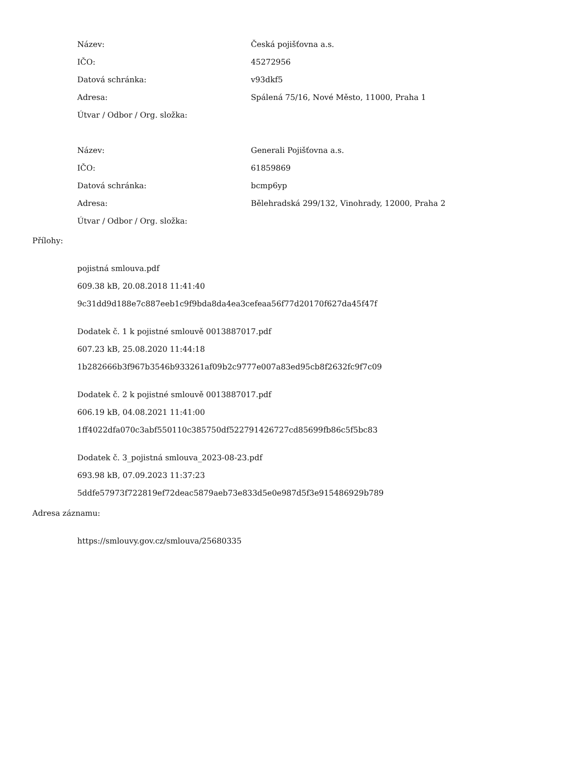| Název: | Česká pojišťovna a.s. |
| IČO: | 45272956 |
| Datová schránka: | v93dkf5 |
| Adresa: | Spálená 75/16, Nové Město, 11000, Praha 1 |
| Útvar / Odbor / Org. složka: | |
| Název: | Generali Pojišťovna a.s. |
| IČO: | 61859869 |
| Datová schránka: | bcmp6yp |
| Adresa: | Bělehradská 299/132, Vinohrady, 12000, Praha 2 |
| Útvar / Odbor / Org. složka: | |
Přílohy:
pojistná smlouva.pdf
609.38 kB, 20.08.2018 11:41:40
9c31dd9d188e7c887eeb1c9f9bda8da4ea3cefeaa56f77d20170f627da45f47f
Dodatek č. 1 k pojistné smlouvě 0013887017.pdf
607.23 kB, 25.08.2020 11:44:18
1b282666b3f967b3546b933261af09b2c9777e007a83ed95cb8f2632fc9f7c09
Dodatek č. 2 k pojistné smlouvě 0013887017.pdf
606.19 kB, 04.08.2021 11:41:00
1ff4022dfa070c3abf550110c385750df522791426727cd85699fb86c5f5bc83
Dodatek č. 3_pojistná smlouva_2023-08-23.pdf
693.98 kB, 07.09.2023 11:37:23
5ddfe57973f722819ef72deac5879aeb73e833d5e0e987d5f3e915486929b789
Adresa záznamu:
https://smlouvy.gov.cz/smlouva/25680335